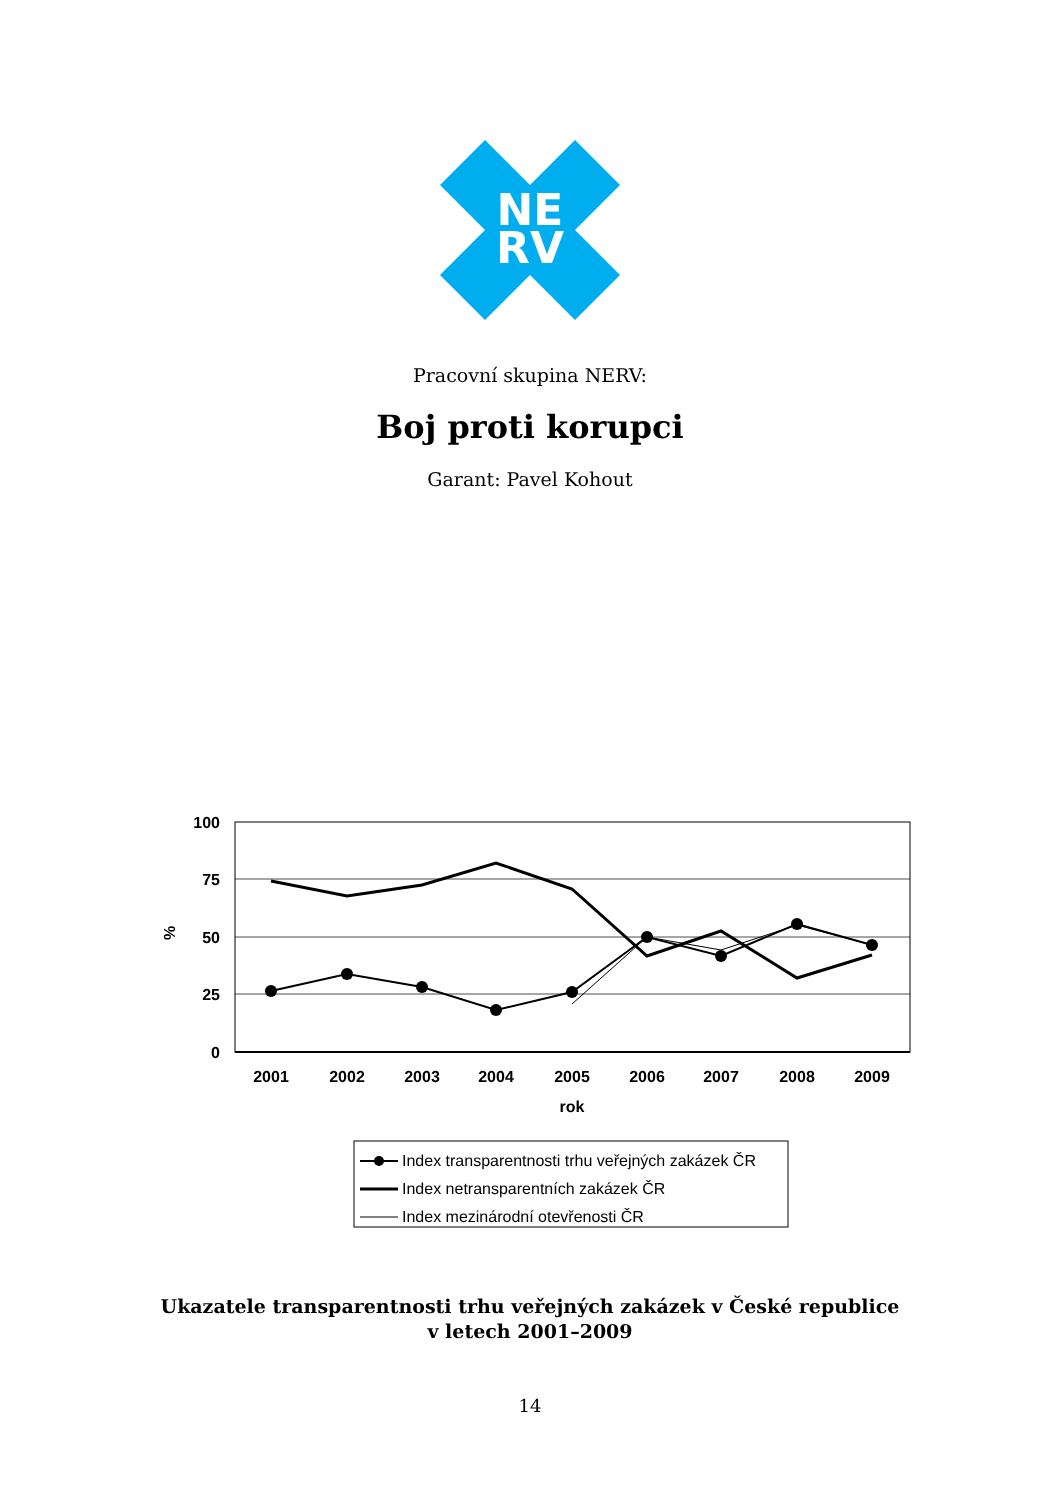NE
RV
Pracovní skupina NERV:
Boj proti korupci
Garant: Pavel Kohout
100
75
50
25
0
%
2001
2002
2003
2004
2005
2006
2007
2008
2009
rok
Index transparentnosti trhu veřejných zakázek ČR
Index netransparentních zakázek ČR
Index mezinárodní otevřenosti ČR
Ukazatele transparentnosti trhu veřejných zakázek v České republice
v letech 2001–2009
14